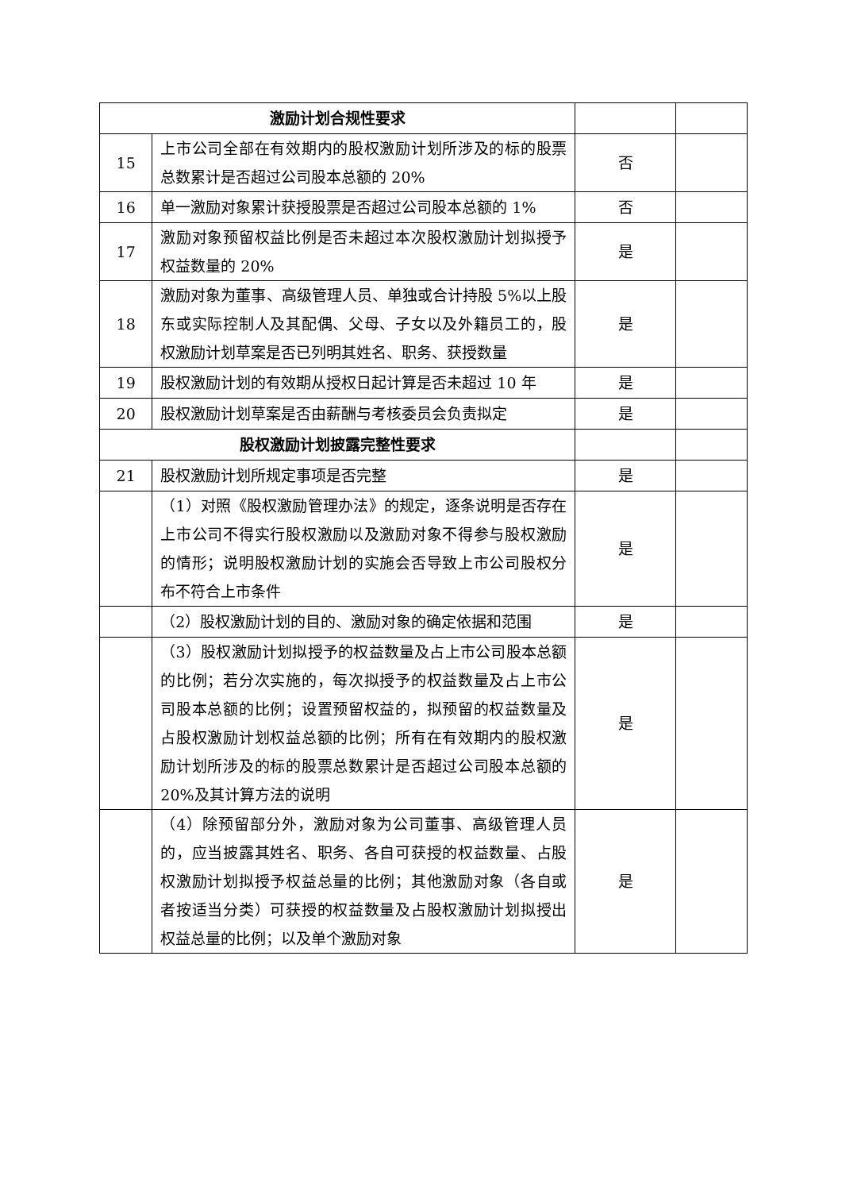| 激励计划合规性要求 | | | |
| 15 | 上市公司全部在有效期内的股权激励计划所涉及的标的股票总数累计是否超过公司股本总额的 20% | 否 | |
| 16 | 单一激励对象累计获授股票是否超过公司股本总额的 1% | 否 | |
| 17 | 激励对象预留权益比例是否未超过本次股权激励计划拟授予权益数量的 20% | 是 | |
| 18 | 激励对象为董事、高级管理人员、单独或合计持股 5%以上股东或实际控制人及其配偶、父母、子女以及外籍员工的，股权激励计划草案是否已列明其姓名、职务、获授数量 | 是 | |
| 19 | 股权激励计划的有效期从授权日起计算是否未超过 10 年 | 是 | |
| 20 | 股权激励计划草案是否由薪酬与考核委员会负责拟定 | 是 | |
| 股权激励计划披露完整性要求 | | | |
| 21 | 股权激励计划所规定事项是否完整 | 是 | |
| | （1）对照《股权激励管理办法》的规定，逐条说明是否存在上市公司不得实行股权激励以及激励对象不得参与股权激励的情形；说明股权激励计划的实施会否导致上市公司股权分布不符合上市条件 | 是 | |
| | （2）股权激励计划的目的、激励对象的确定依据和范围 | 是 | |
| | （3）股权激励计划拟授予的权益数量及占上市公司股本总额的比例；若分次实施的，每次拟授予的权益数量及占上市公司股本总额的比例；设置预留权益的，拟预留的权益数量及占股权激励计划权益总额的比例；所有在有效期内的股权激励计划所涉及的标的股票总数累计是否超过公司股本总额的 20%及其计算方法的说明 | 是 | |
| | （4）除预留部分外，激励对象为公司董事、高级管理人员的，应当披露其姓名、职务、各自可获授的权益数量、占股权激励计划拟授予权益总量的比例；其他激励对象（各自或者按适当分类）可获授的权益数量及占股权激励计划拟授出权益总量的比例；以及单个激励对象 | 是 | |